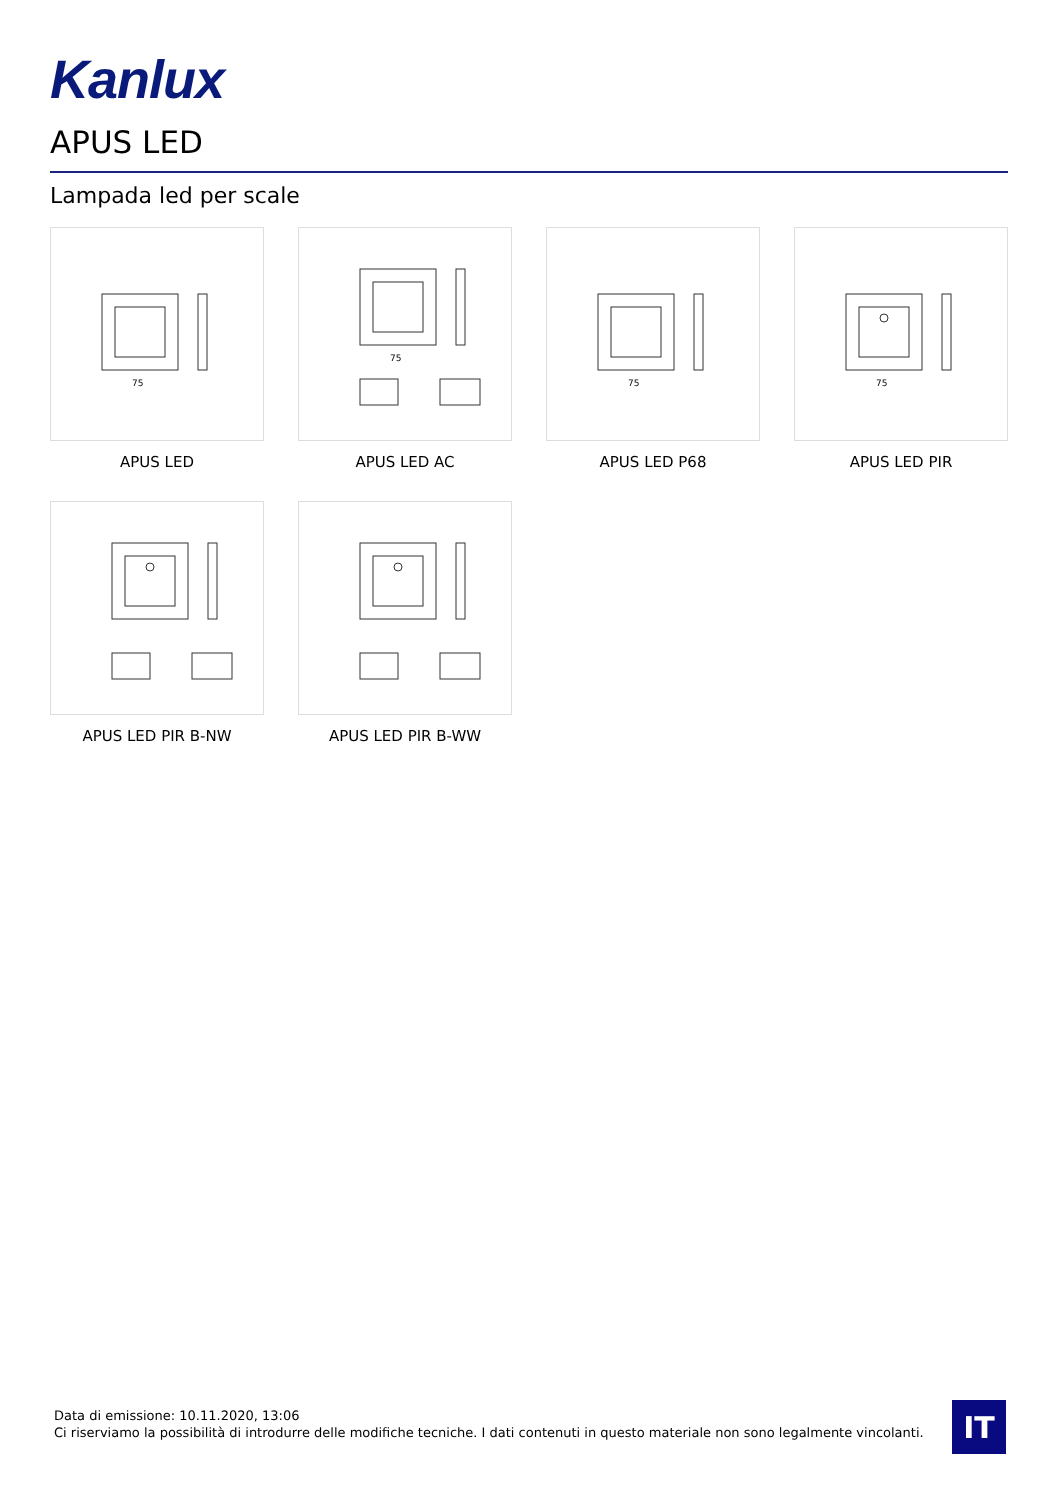Kanlux
APUS LED
Lampada led per scale
75
APUS LED
75
APUS LED AC
75
APUS LED P68
75
APUS LED PIR
APUS LED PIR B-NW
APUS LED PIR B-WW
Data di emissione: 10.11.2020, 13:06
Ci riserviamo la possibilità di introdurre delle modifiche tecniche. I dati contenuti in questo materiale non sono legalmente vincolanti.
IT